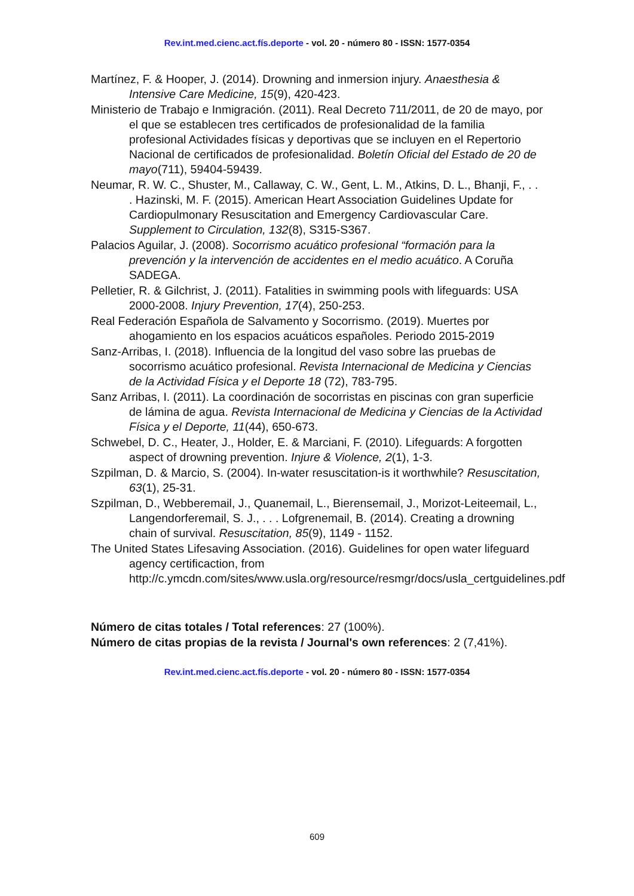Rev.int.med.cienc.act.fís.deporte - vol. 20 - número 80 - ISSN: 1577-0354
Martínez, F. & Hooper, J. (2014). Drowning and inmersion injury. Anaesthesia & Intensive Care Medicine, 15(9), 420-423.
Ministerio de Trabajo e Inmigración. (2011). Real Decreto 711/2011, de 20 de mayo, por el que se establecen tres certificados de profesionalidad de la familia profesional Actividades físicas y deportivas que se incluyen en el Repertorio Nacional de certificados de profesionalidad. Boletín Oficial del Estado de 20 de mayo(711), 59404-59439.
Neumar, R. W. C., Shuster, M., Callaway, C. W., Gent, L. M., Atkins, D. L., Bhanji, F., . . . Hazinski, M. F. (2015). American Heart Association Guidelines Update for Cardiopulmonary Resuscitation and Emergency Cardiovascular Care. Supplement to Circulation, 132(8), S315-S367.
Palacios Aguilar, J. (2008). Socorrismo acuático profesional “formación para la prevención y la intervención de accidentes en el medio acuático. A Coruña SADEGA.
Pelletier, R. & Gilchrist, J. (2011). Fatalities in swimming pools with lifeguards: USA 2000-2008. Injury Prevention, 17(4), 250-253.
Real Federación Española de Salvamento y Socorrismo. (2019). Muertes por ahogamiento en los espacios acuáticos españoles. Periodo 2015-2019
Sanz-Arribas, I. (2018). Influencia de la longitud del vaso sobre las pruebas de socorrismo acuático profesional. Revista Internacional de Medicina y Ciencias de la Actividad Física y el Deporte 18 (72), 783-795.
Sanz Arribas, I. (2011). La coordinación de socorristas en piscinas con gran superficie de lámina de agua. Revista Internacional de Medicina y Ciencias de la Actividad Física y el Deporte, 11(44), 650-673.
Schwebel, D. C., Heater, J., Holder, E. & Marciani, F. (2010). Lifeguards: A forgotten aspect of drowning prevention. Injure & Violence, 2(1), 1-3.
Szpilman, D. & Marcio, S. (2004). In-water resuscitation-is it worthwhile? Resuscitation, 63(1), 25-31.
Szpilman, D., Webberemail, J., Quanemail, L., Bierensemail, J., Morizot-Leiteemail, L., Langendorferemail, S. J., . . . Lofgrenemail, B. (2014). Creating a drowning chain of survival. Resuscitation, 85(9), 1149 - 1152.
The United States Lifesaving Association. (2016). Guidelines for open water lifeguard agency certificaction, from http://c.ymcdn.com/sites/www.usla.org/resource/resmgr/docs/usla_certguidelines.pdf
Número de citas totales / Total references: 27 (100%).
Número de citas propias de la revista / Journal's own references: 2 (7,41%).
Rev.int.med.cienc.act.fís.deporte - vol. 20 - número 80 - ISSN: 1577-0354
609